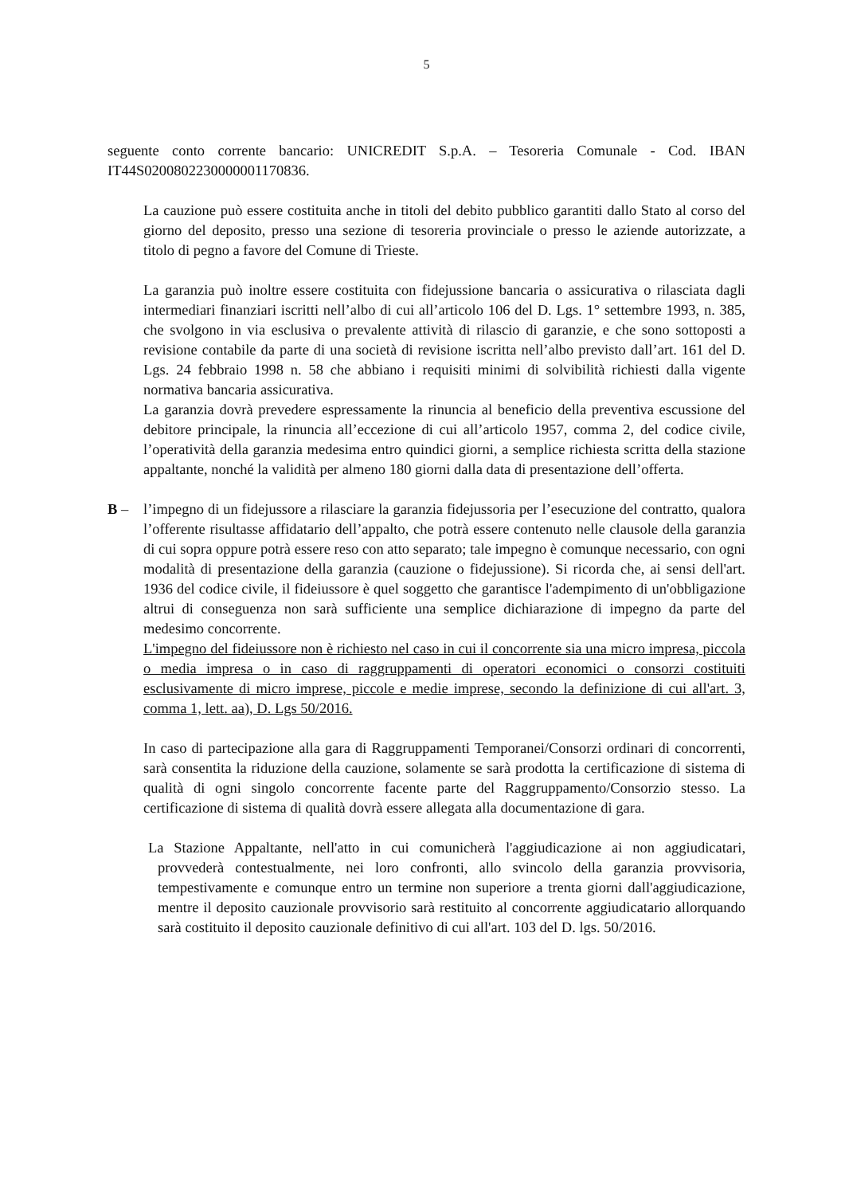5
seguente conto corrente bancario: UNICREDIT S.p.A. – Tesoreria Comunale - Cod. IBAN IT44S0200802230000001170836.
La cauzione può essere costituita anche in titoli del debito pubblico garantiti dallo Stato al corso del giorno del deposito, presso una sezione di tesoreria provinciale o presso le aziende autorizzate, a titolo di pegno a favore del Comune di Trieste.
La garanzia può inoltre essere costituita con fidejussione bancaria o assicurativa o rilasciata dagli intermediari finanziari iscritti nell’albo di cui all’articolo 106 del D. Lgs. 1° settembre 1993, n. 385, che svolgono in via esclusiva o prevalente attività di rilascio di garanzie, e che sono sottoposti a revisione contabile da parte di una società di revisione iscritta nell’albo previsto dall’art. 161 del D. Lgs. 24 febbraio 1998 n. 58 che abbiano i requisiti minimi di solvibilità richiesti dalla vigente normativa bancaria assicurativa.
La garanzia dovrà prevedere espressamente la rinuncia al beneficio della preventiva escussione del debitore principale, la rinuncia all’eccezione di cui all’articolo 1957, comma 2, del codice civile, l’operatività della garanzia medesima entro quindici giorni, a semplice richiesta scritta della stazione appaltante, nonché la validità per almeno 180 giorni dalla data di presentazione dell’offerta.
B – l’impegno di un fidejussore a rilasciare la garanzia fidejussoria per l’esecuzione del contratto, qualora l’offerente risultasse affidatario dell’appalto, che potrà essere contenuto nelle clausole della garanzia di cui sopra oppure potrà essere reso con atto separato; tale impegno è comunque necessario, con ogni modalità di presentazione della garanzia (cauzione o fidejussione). Si ricorda che, ai sensi dell'art. 1936 del codice civile, il fideiussore è quel soggetto che garantisce l'adempimento di un'obbligazione altrui di conseguenza non sarà sufficiente una semplice dichiarazione di impegno da parte del medesimo concorrente.
L'impegno del fideiussore non è richiesto nel caso in cui il concorrente sia una micro impresa, piccola o media impresa o in caso di raggruppamenti di operatori economici o consorzi costituiti esclusivamente di micro imprese, piccole e medie imprese, secondo la definizione di cui all'art. 3, comma 1, lett. aa), D. Lgs 50/2016.
In caso di partecipazione alla gara di Raggruppamenti Temporanei/Consorzi ordinari di concorrenti, sarà consentita la riduzione della cauzione, solamente se sarà prodotta la certificazione di sistema di qualità di ogni singolo concorrente facente parte del Raggruppamento/Consorzio stesso. La certificazione di sistema di qualità dovrà essere allegata alla documentazione di gara.
La Stazione Appaltante, nell'atto in cui comunicherà l'aggiudicazione ai non aggiudicatari, provvederà contestualmente, nei loro confronti, allo svincolo della garanzia provvisoria, tempestivamente e comunque entro un termine non superiore a trenta giorni dall'aggiudicazione, mentre il deposito cauzionale provvisorio sarà restituito al concorrente aggiudicatario allorquando sarà costituito il deposito cauzionale definitivo di cui all'art. 103 del D. lgs. 50/2016.